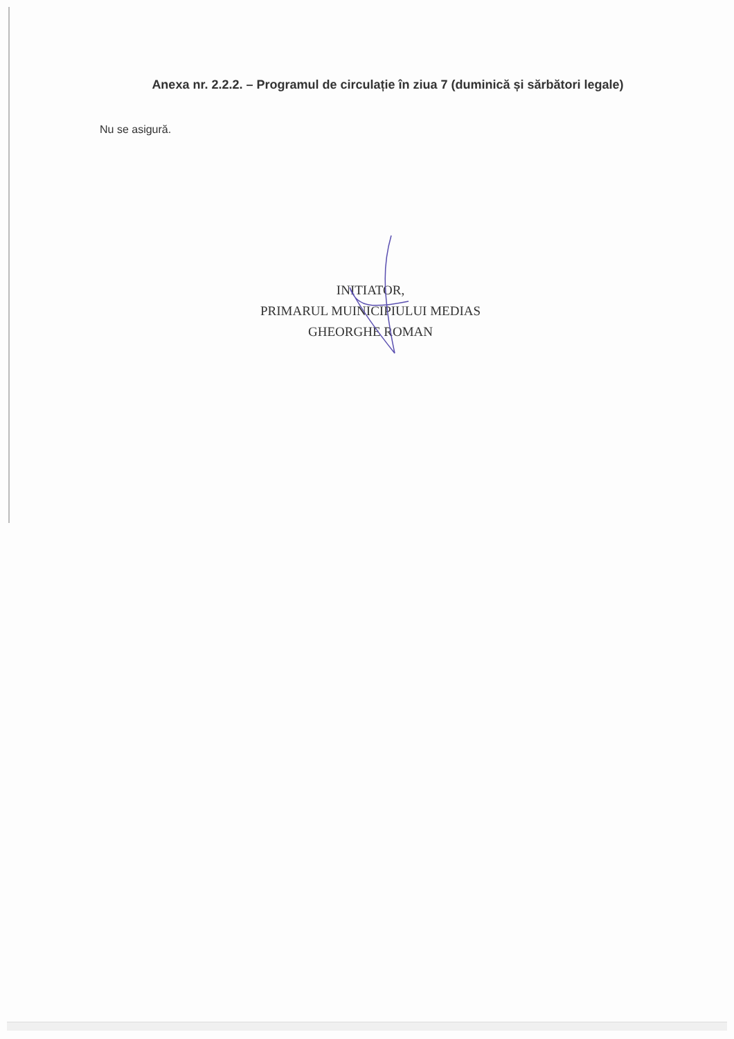Anexa nr. 2.2.2. – Programul de circulație în ziua 7 (duminică și sărbători legale)
Nu se asigură.
INITIATOR,
PRIMARUL MUINICIPIULUI MEDIAS
GHEORGHE ROMAN